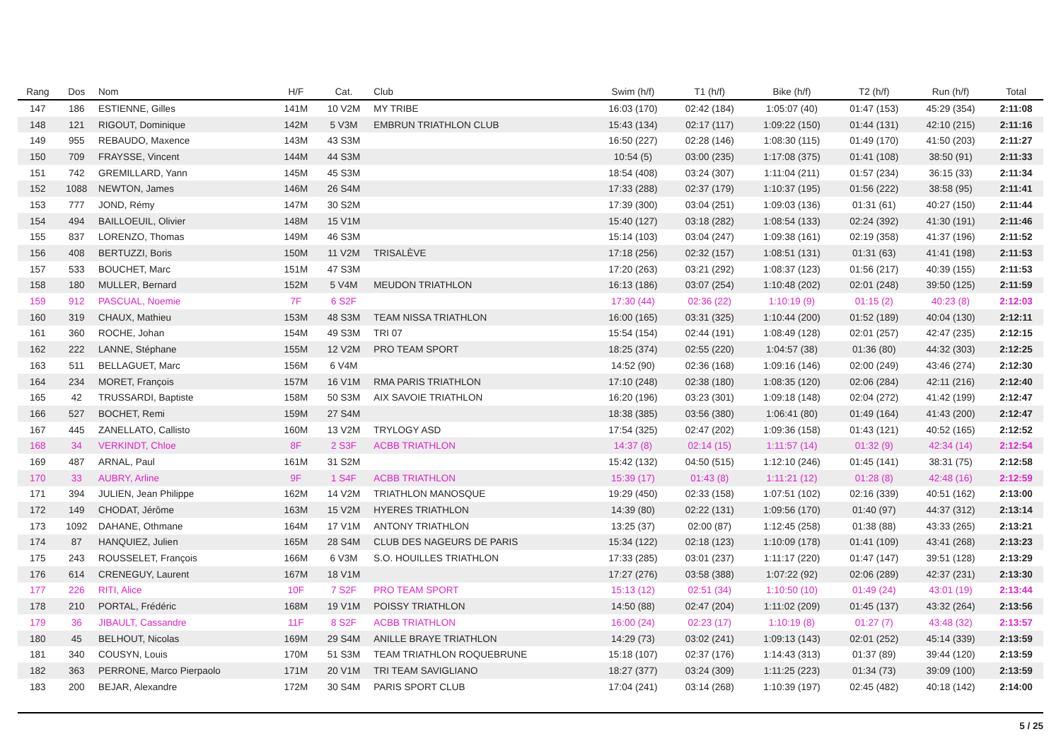| Rang | Dos | Nom | H/F | Cat. | Club | Swim (h/f) | T1 (h/f) | Bike (h/f) | T2 (h/f) | Run (h/f) | Total |
| --- | --- | --- | --- | --- | --- | --- | --- | --- | --- | --- | --- |
| 147 | 186 | ESTIENNE, Gilles | 141M | 10 V2M | MY TRIBE | 16:03 (170) | 02:42 (184) | 1:05:07 (40) | 01:47 (153) | 45:29 (354) | 2:11:08 |
| 148 | 121 | RIGOUT, Dominique | 142M | 5 V3M | EMBRUN TRIATHLON CLUB | 15:43 (134) | 02:17 (117) | 1:09:22 (150) | 01:44 (131) | 42:10 (215) | 2:11:16 |
| 149 | 955 | REBAUDO, Maxence | 143M | 43 S3M | | 16:50 (227) | 02:28 (146) | 1:08:30 (115) | 01:49 (170) | 41:50 (203) | 2:11:27 |
| 150 | 709 | FRAYSSE, Vincent | 144M | 44 S3M | | 10:54 (5) | 03:00 (235) | 1:17:08 (375) | 01:41 (108) | 38:50 (91) | 2:11:33 |
| 151 | 742 | GREMILLARD, Yann | 145M | 45 S3M | | 18:54 (408) | 03:24 (307) | 1:11:04 (211) | 01:57 (234) | 36:15 (33) | 2:11:34 |
| 152 | 1088 | NEWTON, James | 146M | 26 S4M | | 17:33 (288) | 02:37 (179) | 1:10:37 (195) | 01:56 (222) | 38:58 (95) | 2:11:41 |
| 153 | 777 | JOND, Rémy | 147M | 30 S2M | | 17:39 (300) | 03:04 (251) | 1:09:03 (136) | 01:31 (61) | 40:27 (150) | 2:11:44 |
| 154 | 494 | BAILLOEUIL, Olivier | 148M | 15 V1M | | 15:40 (127) | 03:18 (282) | 1:08:54 (133) | 02:24 (392) | 41:30 (191) | 2:11:46 |
| 155 | 837 | LORENZO, Thomas | 149M | 46 S3M | | 15:14 (103) | 03:04 (247) | 1:09:38 (161) | 02:19 (358) | 41:37 (196) | 2:11:52 |
| 156 | 408 | BERTUZZI, Boris | 150M | 11 V2M | TRISALÈVE | 17:18 (256) | 02:32 (157) | 1:08:51 (131) | 01:31 (63) | 41:41 (198) | 2:11:53 |
| 157 | 533 | BOUCHET, Marc | 151M | 47 S3M | | 17:20 (263) | 03:21 (292) | 1:08:37 (123) | 01:56 (217) | 40:39 (155) | 2:11:53 |
| 158 | 180 | MULLER, Bernard | 152M | 5 V4M | MEUDON TRIATHLON | 16:13 (186) | 03:07 (254) | 1:10:48 (202) | 02:01 (248) | 39:50 (125) | 2:11:59 |
| 159 | 912 | PASCUAL, Noemie | 7F | 6 S2F | | 17:30 (44) | 02:36 (22) | 1:10:19 (9) | 01:15 (2) | 40:23 (8) | 2:12:03 |
| 160 | 319 | CHAUX, Mathieu | 153M | 48 S3M | TEAM NISSA TRIATHLON | 16:00 (165) | 03:31 (325) | 1:10:44 (200) | 01:52 (189) | 40:04 (130) | 2:12:11 |
| 161 | 360 | ROCHE, Johan | 154M | 49 S3M | TRI 07 | 15:54 (154) | 02:44 (191) | 1:08:49 (128) | 02:01 (257) | 42:47 (235) | 2:12:15 |
| 162 | 222 | LANNE, Stéphane | 155M | 12 V2M | PRO TEAM SPORT | 18:25 (374) | 02:55 (220) | 1:04:57 (38) | 01:36 (80) | 44:32 (303) | 2:12:25 |
| 163 | 511 | BELLAGUET, Marc | 156M | 6 V4M | | 14:52 (90) | 02:36 (168) | 1:09:16 (146) | 02:00 (249) | 43:46 (274) | 2:12:30 |
| 164 | 234 | MORET, François | 157M | 16 V1M | RMA PARIS TRIATHLON | 17:10 (248) | 02:38 (180) | 1:08:35 (120) | 02:06 (284) | 42:11 (216) | 2:12:40 |
| 165 | 42 | TRUSSARDI, Baptiste | 158M | 50 S3M | AIX SAVOIE TRIATHLON | 16:20 (196) | 03:23 (301) | 1:09:18 (148) | 02:04 (272) | 41:42 (199) | 2:12:47 |
| 166 | 527 | BOCHET, Remi | 159M | 27 S4M | | 18:38 (385) | 03:56 (380) | 1:06:41 (80) | 01:49 (164) | 41:43 (200) | 2:12:47 |
| 167 | 445 | ZANELLATO, Callisto | 160M | 13 V2M | TRYLOGY ASD | 17:54 (325) | 02:47 (202) | 1:09:36 (158) | 01:43 (121) | 40:52 (165) | 2:12:52 |
| 168 | 34 | VERKINDT, Chloe | 8F | 2 S3F | ACBB TRIATHLON | 14:37 (8) | 02:14 (15) | 1:11:57 (14) | 01:32 (9) | 42:34 (14) | 2:12:54 |
| 169 | 487 | ARNAL, Paul | 161M | 31 S2M | | 15:42 (132) | 04:50 (515) | 1:12:10 (246) | 01:45 (141) | 38:31 (75) | 2:12:58 |
| 170 | 33 | AUBRY, Arline | 9F | 1 S4F | ACBB TRIATHLON | 15:39 (17) | 01:43 (8) | 1:11:21 (12) | 01:28 (8) | 42:48 (16) | 2:12:59 |
| 171 | 394 | JULIEN, Jean Philippe | 162M | 14 V2M | TRIATHLON MANOSQUE | 19:29 (450) | 02:33 (158) | 1:07:51 (102) | 02:16 (339) | 40:51 (162) | 2:13:00 |
| 172 | 149 | CHODAT, Jérôme | 163M | 15 V2M | HYERES TRIATHLON | 14:39 (80) | 02:22 (131) | 1:09:56 (170) | 01:40 (97) | 44:37 (312) | 2:13:14 |
| 173 | 1092 | DAHANE, Othmane | 164M | 17 V1M | ANTONY TRIATHLON | 13:25 (37) | 02:00 (87) | 1:12:45 (258) | 01:38 (88) | 43:33 (265) | 2:13:21 |
| 174 | 87 | HANQUIEZ, Julien | 165M | 28 S4M | CLUB DES NAGEURS DE PARIS | 15:34 (122) | 02:18 (123) | 1:10:09 (178) | 01:41 (109) | 43:41 (268) | 2:13:23 |
| 175 | 243 | ROUSSELET, François | 166M | 6 V3M | S.O. HOUILLES TRIATHLON | 17:33 (285) | 03:01 (237) | 1:11:17 (220) | 01:47 (147) | 39:51 (128) | 2:13:29 |
| 176 | 614 | CRENEGUY, Laurent | 167M | 18 V1M | | 17:27 (276) | 03:58 (388) | 1:07:22 (92) | 02:06 (289) | 42:37 (231) | 2:13:30 |
| 177 | 226 | RITI, Alice | 10F | 7 S2F | PRO TEAM SPORT | 15:13 (12) | 02:51 (34) | 1:10:50 (10) | 01:49 (24) | 43:01 (19) | 2:13:44 |
| 178 | 210 | PORTAL, Frédéric | 168M | 19 V1M | POISSY TRIATHLON | 14:50 (88) | 02:47 (204) | 1:11:02 (209) | 01:45 (137) | 43:32 (264) | 2:13:56 |
| 179 | 36 | JIBAULT, Cassandre | 11F | 8 S2F | ACBB TRIATHLON | 16:00 (24) | 02:23 (17) | 1:10:19 (8) | 01:27 (7) | 43:48 (32) | 2:13:57 |
| 180 | 45 | BELHOUT, Nicolas | 169M | 29 S4M | ANILLE BRAYE TRIATHLON | 14:29 (73) | 03:02 (241) | 1:09:13 (143) | 02:01 (252) | 45:14 (339) | 2:13:59 |
| 181 | 340 | COUSYN, Louis | 170M | 51 S3M | TEAM TRIATHLON ROQUEBRUNE | 15:18 (107) | 02:37 (176) | 1:14:43 (313) | 01:37 (89) | 39:44 (120) | 2:13:59 |
| 182 | 363 | PERRONE, Marco Pierpaolo | 171M | 20 V1M | TRI TEAM SAVIGLIANO | 18:27 (377) | 03:24 (309) | 1:11:25 (223) | 01:34 (73) | 39:09 (100) | 2:13:59 |
| 183 | 200 | BEJAR, Alexandre | 172M | 30 S4M | PARIS SPORT CLUB | 17:04 (241) | 03:14 (268) | 1:10:39 (197) | 02:45 (482) | 40:18 (142) | 2:14:00 |
5 / 25